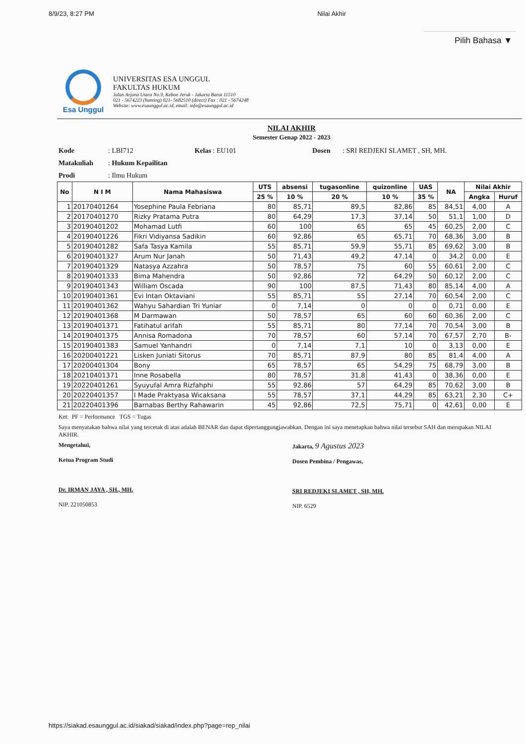8/9/23, 8:27 PM Nilai Akhir
Pilih Bahasa ▼
Esa Unggul
UNIVERSITAS ESA UNGGUL
FAKULTAS HUKUM
Jalan Arjuna Utara No.9, Kebon Jeruk - Jakarta Barat 11510
021 - 5674223 (hunting) 021- 5682510 (direct) Fax : 021 - 5674248
Website: www.esaunggul.ac.id, email: info@esaunggul.ac.id
NILAI AKHIR
Semester Genap 2022 - 2023
Kode: LBI712 Kelas : EU101 Dosen : SRI REDJEKI SLAMET , SH, MH.
Matakuliah: Hukum Kepailitan
Prodi: Ilmu Hukum
| No | N I M | Nama Mahasiswa | UTS | absensi | tugasonline | quizonline | UAS | NA | Nilai Akhir | |
| --- | --- | --- | --- | --- | --- | --- | --- | --- | --- | --- |
| | | | 25 % | 10 % | 20 % | 10 % | 35 % | | Angka | Huruf |
| 1 | 20170401264 | Yosephine Paula Febriana | 80 | 85,71 | 89,5 | 82,86 | 85 | 84,51 | 4,00 | A |
| 2 | 20170401270 | Rizky Pratama Putra | 80 | 64,29 | 17,3 | 37,14 | 50 | 51,1 | 1,00 | D |
| 3 | 20190401202 | Mohamad Lutfi | 60 | 100 | 65 | 65 | 45 | 60,25 | 2,00 | C |
| 4 | 20190401226 | Fikri Vidiyansa Sadikin | 60 | 92,86 | 65 | 65,71 | 70 | 68,36 | 3,00 | B |
| 5 | 20190401282 | Safa Tasya Kamila | 55 | 85,71 | 59,9 | 55,71 | 85 | 69,62 | 3,00 | B |
| 6 | 20190401327 | Arum Nur Janah | 50 | 71,43 | 49,2 | 47,14 | 0 | 34,2 | 0,00 | E |
| 7 | 20190401329 | Natasya Azzahra | 50 | 78,57 | 75 | 60 | 55 | 60,61 | 2,00 | C |
| 8 | 20190401333 | Bima Mahendra | 50 | 92,86 | 72 | 64,29 | 50 | 60,12 | 2,00 | C |
| 9 | 20190401343 | William Oscada | 90 | 100 | 87,5 | 71,43 | 80 | 85,14 | 4,00 | A |
| 10 | 20190401361 | Evi Intan Oktaviani | 55 | 85,71 | 55 | 27,14 | 70 | 60,54 | 2,00 | C |
| 11 | 20190401362 | Wahyu Sahardian Tri Yuniar | 0 | 7,14 | 0 | 0 | 0 | 0,71 | 0,00 | E |
| 12 | 20190401368 | M Darmawan | 50 | 78,57 | 65 | 60 | 60 | 60,36 | 2,00 | C |
| 13 | 20190401371 | Fatihatul arifah | 55 | 85,71 | 80 | 77,14 | 70 | 70,54 | 3,00 | B |
| 14 | 20190401375 | Annisa Romadona | 70 | 78,57 | 60 | 57,14 | 70 | 67,57 | 2,70 | B- |
| 15 | 20190401383 | Samuel Yanhandri | 0 | 7,14 | 7,1 | 10 | 0 | 3,13 | 0,00 | E |
| 16 | 20200401221 | Lisken Juniati Sitorus | 70 | 85,71 | 87,9 | 80 | 85 | 81,4 | 4,00 | A |
| 17 | 20200401304 | Bony | 65 | 78,57 | 65 | 54,29 | 75 | 68,79 | 3,00 | B |
| 18 | 20210401371 | Inne Rosabella | 80 | 78,57 | 31,8 | 41,43 | 0 | 38,36 | 0,00 | E |
| 19 | 20220401261 | Syuyufal Amra Rizfahphi | 55 | 92,86 | 57 | 64,29 | 85 | 70,62 | 3,00 | B |
| 20 | 20220401357 | I Made Praktyasa Wicaksana | 55 | 78,57 | 37,1 | 44,29 | 85 | 63,21 | 2,30 | C+ |
| 21 | 20220401396 | Barnabas Berthy Rahawarin | 45 | 92,86 | 72,5 | 75,71 | 0 | 42,61 | 0,00 | E |
Ket: PF = Performance TGS = Tugas
Saya menyatakan bahwa nilai yang tercetak di atas adalah BENAR dan dapat dipertanggungjawabkan. Dengan ini saya menetapkan bahwa nilai tersebut SAH dan merupakan NILAI AKHIR.
Mengetahui,
Ketua Program Studi
Dr. IRMAN JAYA , SH., MH.
NIP. 221050853
Jakarta, 9 Agustus 2023
Dosen Pembina / Pengawas,
SRI REDJEKI SLAMET , SH, MH.
NIP. 6529
https://siakad.esaunggul.ac.id/siakad/siakad/index.php?page=rep_nilai